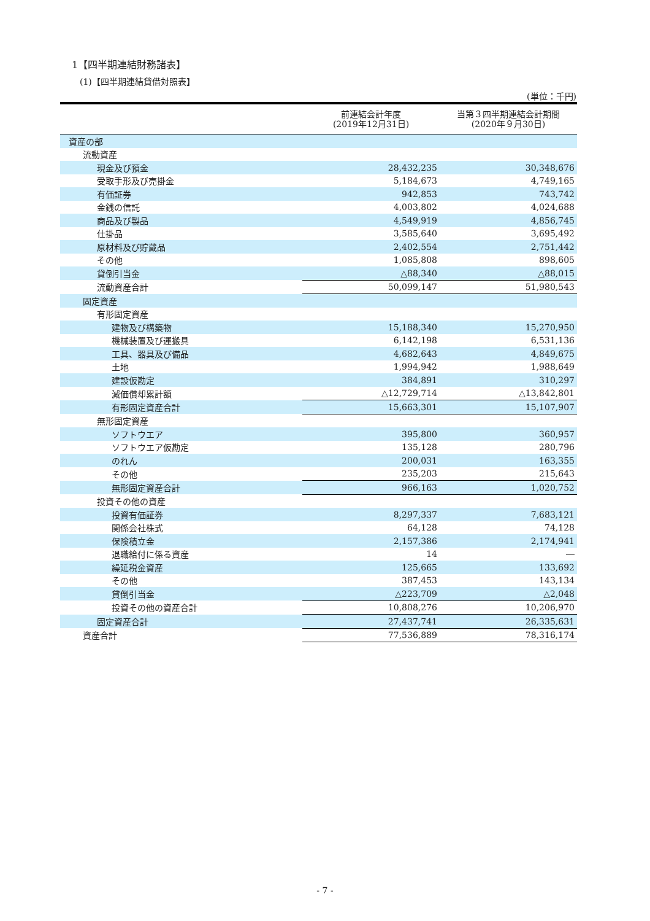1【四半期連結財務諸表】
(1)【四半期連結貸借対照表】
(単位：千円)
| | 前連結会計年度 (2019年12月31日) | 当第３四半期連結会計期間 (2020年９月30日) |
| --- | --- | --- |
| 資産の部 | | |
| 流動資産 | | |
| 現金及び預金 | 28,432,235 | 30,348,676 |
| 受取手形及び売掛金 | 5,184,673 | 4,749,165 |
| 有価証券 | 942,853 | 743,742 |
| 金銭の信託 | 4,003,802 | 4,024,688 |
| 商品及び製品 | 4,549,919 | 4,856,745 |
| 仕掛品 | 3,585,640 | 3,695,492 |
| 原材料及び貯蔵品 | 2,402,554 | 2,751,442 |
| その他 | 1,085,808 | 898,605 |
| 貸倒引当金 | △88,340 | △88,015 |
| 流動資産合計 | 50,099,147 | 51,980,543 |
| 固定資産 | | |
| 有形固定資産 | | |
| 建物及び構築物 | 15,188,340 | 15,270,950 |
| 機械装置及び運搬具 | 6,142,198 | 6,531,136 |
| 工具、器具及び備品 | 4,682,643 | 4,849,675 |
| 土地 | 1,994,942 | 1,988,649 |
| 建設仮勘定 | 384,891 | 310,297 |
| 減価償却累計額 | △12,729,714 | △13,842,801 |
| 有形固定資産合計 | 15,663,301 | 15,107,907 |
| 無形固定資産 | | |
| ソフトウエア | 395,800 | 360,957 |
| ソフトウエア仮勘定 | 135,128 | 280,796 |
| のれん | 200,031 | 163,355 |
| その他 | 235,203 | 215,643 |
| 無形固定資産合計 | 966,163 | 1,020,752 |
| 投資その他の資産 | | |
| 投資有価証券 | 8,297,337 | 7,683,121 |
| 関係会社株式 | 64,128 | 74,128 |
| 保険積立金 | 2,157,386 | 2,174,941 |
| 退職給付に係る資産 | 14 | ― |
| 繰延税金資産 | 125,665 | 133,692 |
| その他 | 387,453 | 143,134 |
| 貸倒引当金 | △223,709 | △2,048 |
| 投資その他の資産合計 | 10,808,276 | 10,206,970 |
| 固定資産合計 | 27,437,741 | 26,335,631 |
| 資産合計 | 77,536,889 | 78,316,174 |
- 7 -